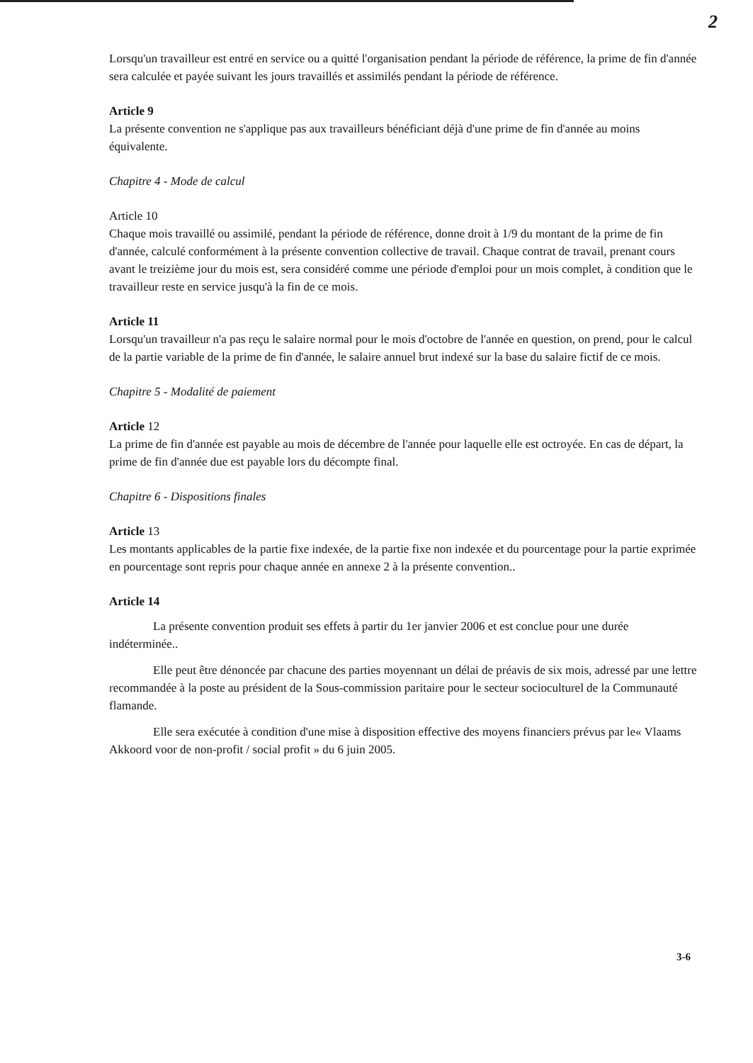2
Lorsqu'un travailleur est entré en service ou a quitté l'organisation pendant la période de référence, la prime de fin d'année sera calculée et payée suivant les jours travaillés et assimilés pendant la période de référence.
Article 9
La présente convention ne s'applique pas aux travailleurs bénéficiant déjà d'une prime de fin d'année au moins équivalente.
Chapitre 4 - Mode de calcul
Article 10
Chaque mois travaillé ou assimilé, pendant la période de référence, donne droit à 1/9 du montant de la prime de fin d'année, calculé conformément à la présente convention collective de travail. Chaque contrat de travail, prenant cours avant le treizième jour du mois est, sera considéré comme une période d'emploi pour un mois complet, à condition que le travailleur reste en service jusqu'à la fin de ce mois.
Article 11
Lorsqu'un travailleur n'a pas reçu le salaire normal pour le mois d'octobre de l'année en question, on prend, pour le calcul de la partie variable de la prime de fin d'année, le salaire annuel brut indexé sur la base du salaire fictif de ce mois.
Chapitre 5 - Modalité de paiement
Article 12
La prime de fin d'année est payable au mois de décembre de l'année pour laquelle elle est octroyée. En cas de départ, la prime de fin d'année due est payable lors du décompte final.
Chapitre 6 - Dispositions finales
Article 13
Les montants applicables de la partie fixe indexée, de la partie fixe non indexée et du pourcentage pour la partie exprimée en pourcentage sont repris pour chaque année en annexe 2 à la présente convention..
Article 14
La présente convention produit ses effets à partir du 1er janvier 2006 et est conclue pour une durée indéterminée..
Elle peut être dénoncée par chacune des parties moyennant un délai de préavis de six mois, adressé par une lettre recommandée à la poste au président de la Sous-commission paritaire pour le secteur socioculturel de la Communauté flamande.
Elle sera exécutée à condition d'une mise à disposition effective des moyens financiers prévus par le« Vlaams Akkoord voor de non-profit / social profit » du 6 juin 2005.
3-6